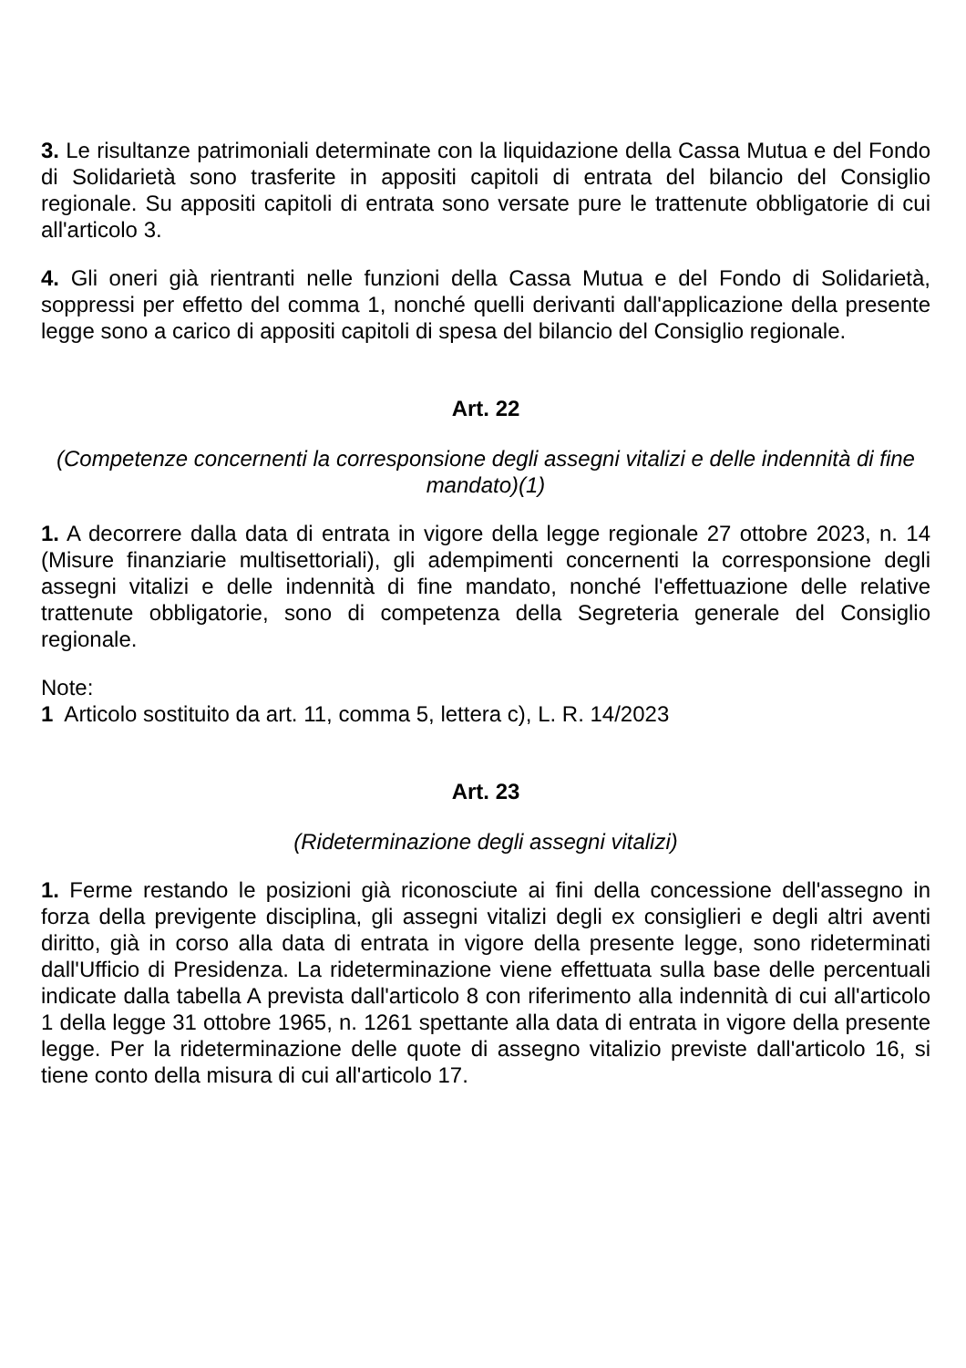3. Le risultanze patrimoniali determinate con la liquidazione della Cassa Mutua e del Fondo di Solidarietà sono trasferite in appositi capitoli di entrata del bilancio del Consiglio regionale. Su appositi capitoli di entrata sono versate pure le trattenute obbligatorie di cui all'articolo 3.
4. Gli oneri già rientranti nelle funzioni della Cassa Mutua e del Fondo di Solidarietà, soppressi per effetto del comma 1, nonché quelli derivanti dall'applicazione della presente legge sono a carico di appositi capitoli di spesa del bilancio del Consiglio regionale.
Art. 22
(Competenze concernenti la corresponsione degli assegni vitalizi e delle indennità di fine mandato)(1)
1. A decorrere dalla data di entrata in vigore della legge regionale 27 ottobre 2023, n. 14 (Misure finanziarie multisettoriali), gli adempimenti concernenti la corresponsione degli assegni vitalizi e delle indennità di fine mandato, nonché l'effettuazione delle relative trattenute obbligatorie, sono di competenza della Segreteria generale del Consiglio regionale.
Note:
1 Articolo sostituito da art. 11, comma 5, lettera c), L. R. 14/2023
Art. 23
(Rideterminazione degli assegni vitalizi)
1. Ferme restando le posizioni già riconosciute ai fini della concessione dell'assegno in forza della previgente disciplina, gli assegni vitalizi degli ex consiglieri e degli altri aventi diritto, già in corso alla data di entrata in vigore della presente legge, sono rideterminati dall'Ufficio di Presidenza. La rideterminazione viene effettuata sulla base delle percentuali indicate dalla tabella A prevista dall'articolo 8 con riferimento alla indennità di cui all'articolo 1 della legge 31 ottobre 1965, n. 1261 spettante alla data di entrata in vigore della presente legge. Per la rideterminazione delle quote di assegno vitalizio previste dall'articolo 16, si tiene conto della misura di cui all'articolo 17.